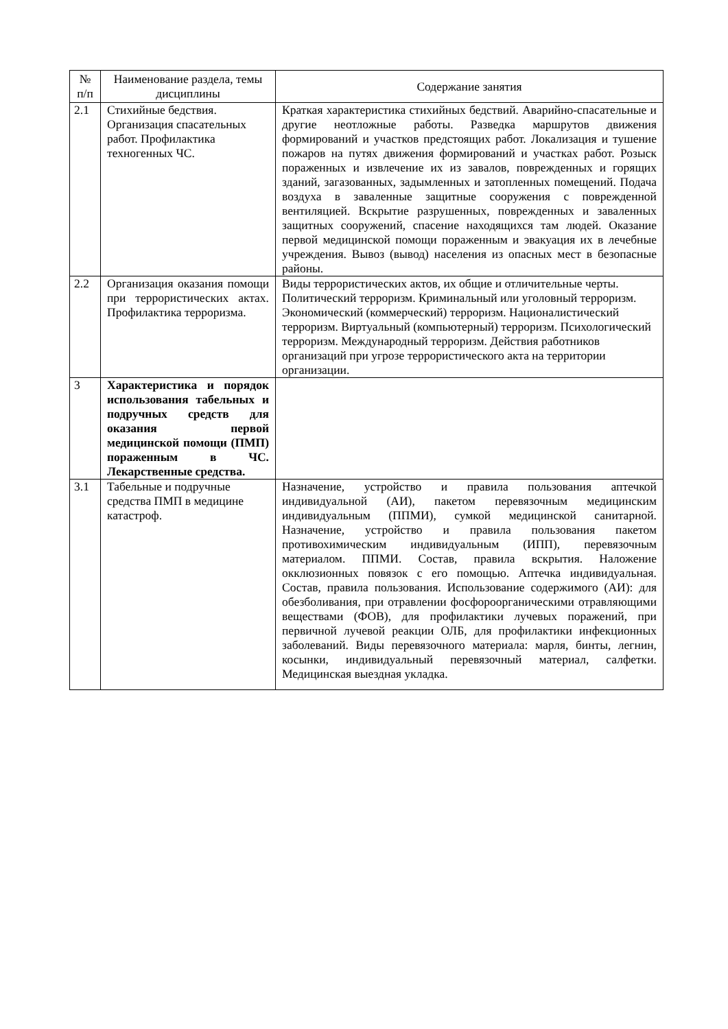| № п/п | Наименование раздела, темы дисциплины | Содержание занятия |
| 2.1 | Стихийные бедствия. Организация спасательных работ. Профилактика техногенных ЧС. | Краткая характеристика стихийных бедствий. Аварийно-спасательные и другие неотложные работы. Разведка маршрутов движения формирований и участков предстоящих работ. Локализация и тушение пожаров на путях движения формирований и участках работ. Розыск пораженных и извлечение их из завалов, поврежденных и горящих зданий, загазованных, задымленных и затопленных помещений. Подача воздуха в заваленные защитные сооружения с поврежденной вентиляцией. Вскрытие разрушенных, поврежденных и заваленных защитных сооружений, спасение находящихся там людей. Оказание первой медицинской помощи пораженным и эвакуация их в лечебные учреждения. Вывоз (вывод) населения из опасных мест в безопасные районы. |
| 2.2 | Организация оказания помощи при террористических актах. Профилактика терроризма. | Виды террористических актов, их общие и отличительные черты. Политический терроризм. Криминальный или уголовный терроризм. Экономический (коммерческий) терроризм. Националистический терроризм. Виртуальный (компьютерный) терроризм. Психологический терроризм. Международный терроризм. Действия работников организаций при угрозе террористического акта на территории организации. |
| 3 | Характеристика и порядок использования табельных и подручных средств для оказания первой медицинской помощи (ПМП) пораженным в ЧС. Лекарственные средства. | |
| 3.1 | Табельные и подручные средства ПМП в медицине катастроф. | Назначение, устройство и правила пользования аптечкой индивидуальной (АИ), пакетом перевязочным медицинским индивидуальным (ППМИ), сумкой медицинской санитарной. Назначение, устройство и правила пользования пакетом противохимическим индивидуальным (ИПП), перевязочным материалом. ППМИ. Состав, правила вскрытия. Наложение окклюзионных повязок с его помощью. Аптечка индивидуальная. Состав, правила пользования. Использование содержимого (АИ): для обезболивания, при отравлении фосфороорганическими отравляющими веществами (ФОВ), для профилактики лучевых поражений, при первичной лучевой реакции ОЛБ, для профилактики инфекционных заболеваний. Виды перевязочного материала: марля, бинты, легнин, косынки, индивидуальный перевязочный материал, салфетки. Медицинская выездная укладка. |